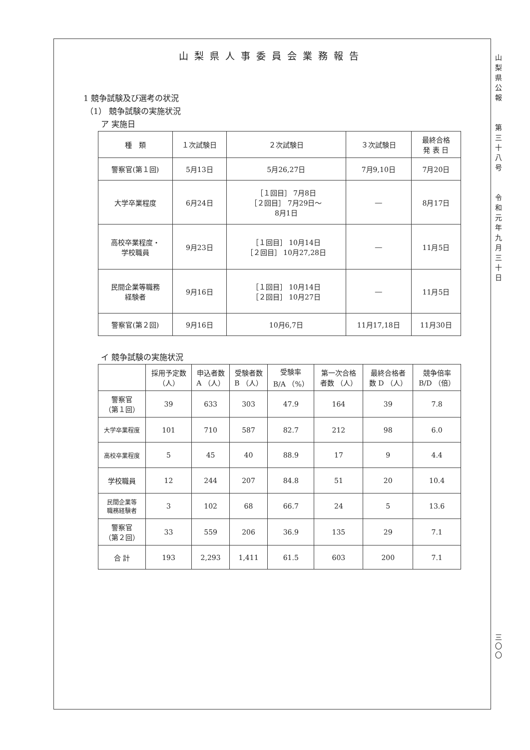山梨県人事委員会業務報告
1 競争試験及び選考の状況
（1） 競争試験の実施状況
ア 実施日
| 種 類 | １次試験日 | ２次試験日 | ３次試験日 | 最終合格 発 表 日 |
| --- | --- | --- | --- | --- |
| 警察官(第１回) | 5月13日 | 5月26,27日 | 7月9,10日 | 7月20日 |
| 大学卒業程度 | 6月24日 | ［１回目］ 7月8日 ［２回目］ 7月29日～ 8月1日 | ― | 8月17日 |
| 高校卒業程度・ 学校職員 | 9月23日 | ［１回目］ 10月14日 ［２回目］ 10月27,28日 | ― | 11月5日 |
| 民間企業等職務 経験者 | 9月16日 | ［１回目］ 10月14日 ［２回目］ 10月27日 | ― | 11月5日 |
| 警察官(第２回) | 9月16日 | 10月6,7日 | 11月17,18日 | 11月30日 |
イ 競争試験の実施状況
| | 採用予定数 （人） | 申込者数 A （人） | 受験者数 B （人） | 受験率 B/A （%） | 第一次合格 者数 （人） | 最終合格者 数 D （人） | 競争倍率 B/D （倍） |
| --- | --- | --- | --- | --- | --- | --- | --- |
| 警察官 （第１回） | 39 | 633 | 303 | 47.9 | 164 | 39 | 7.8 |
| 大学卒業程度 | 101 | 710 | 587 | 82.7 | 212 | 98 | 6.0 |
| 高校卒業程度 | 5 | 45 | 40 | 88.9 | 17 | 9 | 4.4 |
| 学校職員 | 12 | 244 | 207 | 84.8 | 51 | 20 | 10.4 |
| 民間企業等 職務経験者 | 3 | 102 | 68 | 66.7 | 24 | 5 | 13.6 |
| 警察官 （第２回） | 33 | 559 | 206 | 36.9 | 135 | 29 | 7.1 |
| 合 計 | 193 | 2,293 | 1,411 | 61.5 | 603 | 200 | 7.1 |
山
梨
県
公
報
第
三
十
八
号
令
和
元
年
九
月
三
十
日
三
〇
〇